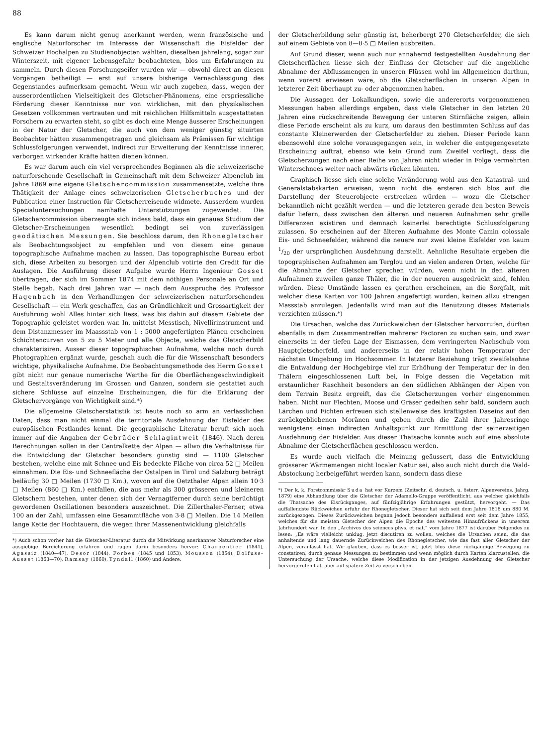88
Es kann darum nicht genug anerkannt werden, wenn französische und englische Naturforscher im Interesse der Wissenschaft die Eisfelder der Schweizer Hochalpen zu Studienobjecten wählten, dieselben jahrelang, sogar zur Winterszeit, mit eigener Lebensgefahr beobachteten, blos um Erfahrungen zu sammeln. Durch diesen Forschungseifer wurden wir — obwohl direct an diesen Vorgängen betheiligt — erst auf unsere bisherige Vernachlässigung des Gegenstandes aufmerksam gemacht. Wenn wir auch zugeben, dass, wegen der ausserordentlichen Vielseitigkeit des Gletscher-Phänomens, eine erspriessliche Förderung dieser Kenntnisse nur von wirklichen, mit den physikalischen Gesetzen vollkommen vertrauten und mit reichlichen Hilfsmitteln ausgestatteten Forschern zu erwarten steht, so gibt es doch eine Menge äusserer Erscheinungen in der Natur der Gletscher, die auch von dem weniger günstig situirten Beobachter hätten zusammengetragen und gleichsam als Prämissen für wichtige Schlussfolgerungen verwendet, indirect zur Erweiterung der Kenntnisse innerer, verborgen wirkender Kräfte hätten dienen können.
Es war darum auch ein viel versprechendes Beginnen als die schweizerische naturforschende Gesellschaft in Gemeinschaft mit dem Schweizer Alpenclub im Jahre 1869 eine eigene Gletschercommission zusammensetzte, welche ihre Thätigkeit der Anlage eines schweizerischen Gletscherbuches und der Publication einer Instruction für Gletscherreisende widmete. Ausserdem wurden Specialuntersuchungen namhafte Unterstützungen zugewendet. Die Gletschercommission überzeugte sich indess bald, dass ein genaues Studium der Gletscher-Erscheinungen wesentlich bedingt sei von zuverlässigen geodätischen Messungen. Sie beschloss darum, den Rhonegletscher als Beobachtungsobject zu empfehlen und von diesem eine genaue topographische Aufnahme machen zu lassen. Das topographische Bureau erbot sich, diese Arbeiten zu besorgen und der Alpenclub votirte den Credit für die Auslagen. Die Ausführung dieser Aufgabe wurde Herrn Ingenieur Gosset übertragen, der sich im Sommer 1874 mit dem nöthigen Personale an Ort und Stelle begab. Nach drei Jahren war — nach dem Ausspruche des Professor Hagenbach in den Verhandlungen der schweizerischen naturforschenden Gesellschaft — ein Werk geschaffen, das an Gründlichkeit und Grossartigkeit der Ausführung wohl Alles hinter sich liess, was bis dahin auf diesem Gebiete der Topographie geleistet worden war. In, mittelst Messtisch, Nivellirinstrument und dem Distanzmesser im Maassstab von 1 : 5000 angefertigten Plänen erscheinen Schichtencurven von 5 zu 5 Meter und alle Objecte, welche das Gletscherbild charakterisiren. Ausser dieser topographischen Aufnahme, welche noch durch Photographien ergänzt wurde, geschah auch die für die Wissenschaft besonders wichtige, physikalische Aufnahme. Die Beobachtungsmethode des Herrn Gosset gibt nicht nur genaue numerische Werthe für die Oberflächengeschwindigkeit und Gestaltsveränderung im Grossen und Ganzen, sondern sie gestattet auch sichere Schlüsse auf einzelne Erscheinungen, die für die Erklärung der Gletschervorgänge von Wichtigkeit sind.*)
Die allgemeine Gletscherstatistik ist heute noch so arm an verlässlichen Daten, dass man nicht einmal die territoriale Ausdehnung der Eisfelder des europäischen Festlandes kennt. Die geographische Literatur beruft sich noch immer auf die Angaben der Gebrüder Schlagintweit (1846). Nach deren Berechnungen sollen in der Centralkette der Alpen — allwo die Verhältnisse für die Entwicklung der Gletscher besonders günstig sind — 1100 Gletscher bestehen, welche eine mit Schnee und Eis bedeckte Fläche von circa 52 □ Meilen einnehmen. Die Eis- und Schneefläche der Ostalpen in Tirol und Salzburg beträgt beiläufig 30 □ Meilen (1730 □ Km.), wovon auf die Oetzthaler Alpen allein 10·3 □ Meilen (860 □ Km.) entfallen, die aus mehr als 300 grösseren und kleineren Gletschern bestehen, unter denen sich der Vernagtferner durch seine berüchtigt gewordenen Oscillationen besonders auszeichnet. Die Zillerthaler-Ferner, etwa 100 an der Zahl, umfassen eine Gesammtfläche von 3·8 □ Meilen. Die 14 Meilen lange Kette der Hochtauern, die wegen ihrer Massenentwicklung gleichfalls
*) Auch schon vorher hat die Gletscher-Literatur durch die Mitwirkung anerkannter Naturforscher eine ausgiebige Bereicherung erfahren und ragen darin besonders hervor: Charpentier (1841), Agassiz (1840—47), Desor (1844), Forbes (1845 und 1853), Mousson (1854), Dolfuss-Ausset (1863—70), Ramsay (1860), Tyndall (1860) und Andere.
der Gletscherbildung sehr günstig ist, beherbergt 270 Gletscherfelder, die sich auf einem Gebiete von 8—8·5 □ Meilen ausbreiten.
Auf Grund dieser, wenn auch nur annähernd festgestellten Ausdehnung der Gletscherflächen liesse sich der Einfluss der Gletscher auf die angebliche Abnahme der Abflussmengen in unseren Flüssen wohl im Allgemeinen darthun, wenn vorerst erwiesen wäre, ob die Gletscherflächen in unseren Alpen in letzterer Zeit überhaupt zu- oder abgenommen haben.
Die Aussagen der Lokalkundigen, sowie die andererorts vorgenommenen Messungen haben allerdings ergeben, dass viele Gletscher in den letzten 20 Jahren eine rückschreitende Bewegung der unteren Stirnfläche zeigen, allein diese Periode erscheint als zu kurz, um daraus den bestimmten Schluss auf das constante Kleinerwerden der Gletscherfelder zu ziehen. Dieser Periode kann ebensowohl eine solche vorausgegangen sein, in welcher die entgegengesetzte Erscheinung auftrat, ebenso wie kein Grund zum Zweifel vorliegt, dass die Gletscherzungen nach einer Reihe von Jahren nicht wieder in Folge vermehrten Winterschnees weiter nach abwärts rücken könnten.
Graphisch liesse sich eine solche Veränderung wohl aus den Katastral- und Generalstabskarten erweisen, wenn nicht die ersteren sich blos auf die Darstellung der Steuerobjecte erstrecken würden — wozu die Gletscher bekanntlich nicht gezählt werden — und die letzteren gerade den besten Beweis dafür liefern, dass zwischen den älteren und neueren Aufnahmen sehr grelle Differenzen existiren und demnach keinerlei berechtigte Schlussfolgerung zulassen. So erscheinen auf der älteren Aufnahme des Monte Camin colossale Eis- und Schneefelder, während die neuere nur zwei kleine Eisfelder von kaum 1/20 der ursprünglichen Ausdehnung darstellt. Aehnliche Resultate ergeben die topographischen Aufnahmen am Terglou und an vielen anderen Orten, welche für die Abnahme der Gletscher sprechen würden, wenn nicht in den älteren Aufnahmen zuweilen ganze Thäler, die in der neueren ausgedrückt sind, fehlen würden. Diese Umstände lassen es gerathen erscheinen, an die Sorgfalt, mit welcher diese Karten vor 100 Jahren angefertigt wurden, keinen allzu strengen Massstab anzulegen. Jedenfalls wird man auf die Benützung dieses Materials verzichten müssen.*)
Die Ursachen, welche das Zurückweichen der Gletscher hervorrufen, dürften ebenfalls in dem Zusammentreffen mehrerer Factoren zu suchen sein, und zwar einerseits in der tiefen Lage der Eismassen, dem verringerten Nachschub vom Hauptgletscherfeld, und andererseits in der relativ hohen Temperatur der nächsten Umgebung im Hochsommer. In letzterer Beziehung trägt zweifelsohne die Entwaldung der Hochgebirge viel zur Erhöhung der Temperatur der in den Thälern eingeschlossenen Luft bei, in Folge dessen die Vegetation mit erstaunlicher Raschheit besonders an den südlichen Abhängen der Alpen von dem Terrain Besitz ergreift, das die Gletscherzungen vorher eingenommen haben. Nicht nur Flechten, Moose und Gräser gedeihen sehr bald, sondern auch Lärchen und Fichten erfreuen sich stellenweise des kräftigsten Daseins auf den zurückgebliebenen Moränen und geben durch die Zahl ihrer Jahresringe wenigstens einen indirecten Anhaltspunkt zur Ermittlung der seinerzeitigen Ausdehnung der Eisfelder. Aus dieser Thatsache könnte auch auf eine absolute Abnahme der Gletscherflächen geschlossen werden.
Es wurde auch vielfach die Meinung geäussert, dass die Entwicklung grösserer Wärmemengen nicht localer Natur sei, also auch nicht durch die Wald-Abstockung herbeigeführt werden kann, sondern dass diese
*) Der k. k. Forstcommissär Suda hat vor Kurzem (Zeitschr. d. deutsch. u. österr. Alpenvereins. Jahrg. 1879) eine Abhandlung über die Gletscher der Adamello-Gruppe veröffentlicht, aus welcher gleichfalls die Thatsache des Eisrückganges, auf fünfzigjährige Erfahrungen gestützt, hervorgeht. — Das auffallendste Rückweichen erfuhr der Rhonegletscher. Dieser hat sich seit dem Jahre 1818 um 880 M. zurückgezogen. Dieses Zurückweichen begann jedoch besonders auffallend erst seit dem Jahre 1855, welches für die meisten Gletscher der Alpen die Epoche des weitesten Hinaufrückens in unserem Jahrhundert war. In den „Archives des sciences phys. et nat.“ vom Jahre 1877 ist darüber Folgendes zu lesen: „Es wäre vielleicht unklug, jetzt discutiren zu wollen, welches die Ursachen seien, die das anhaltende und lang dauernde Zurückweichen des Rhonegletscher, wie das fast aller Gletscher der Alpen, veranlasst hat. Wir glauben, dass es besser ist, jetzt blos diese rückgängige Bewegung zu constatiren, durch genaue Messungen zu bestimmen und wenn möglich durch Karten klarzustellen, die Untersuchung der Ursache, welche diese Modification in der jetzigen Ausdehnung der Gletscher hervorgerufen hat, aber auf spätere Zeit zu verschieben.